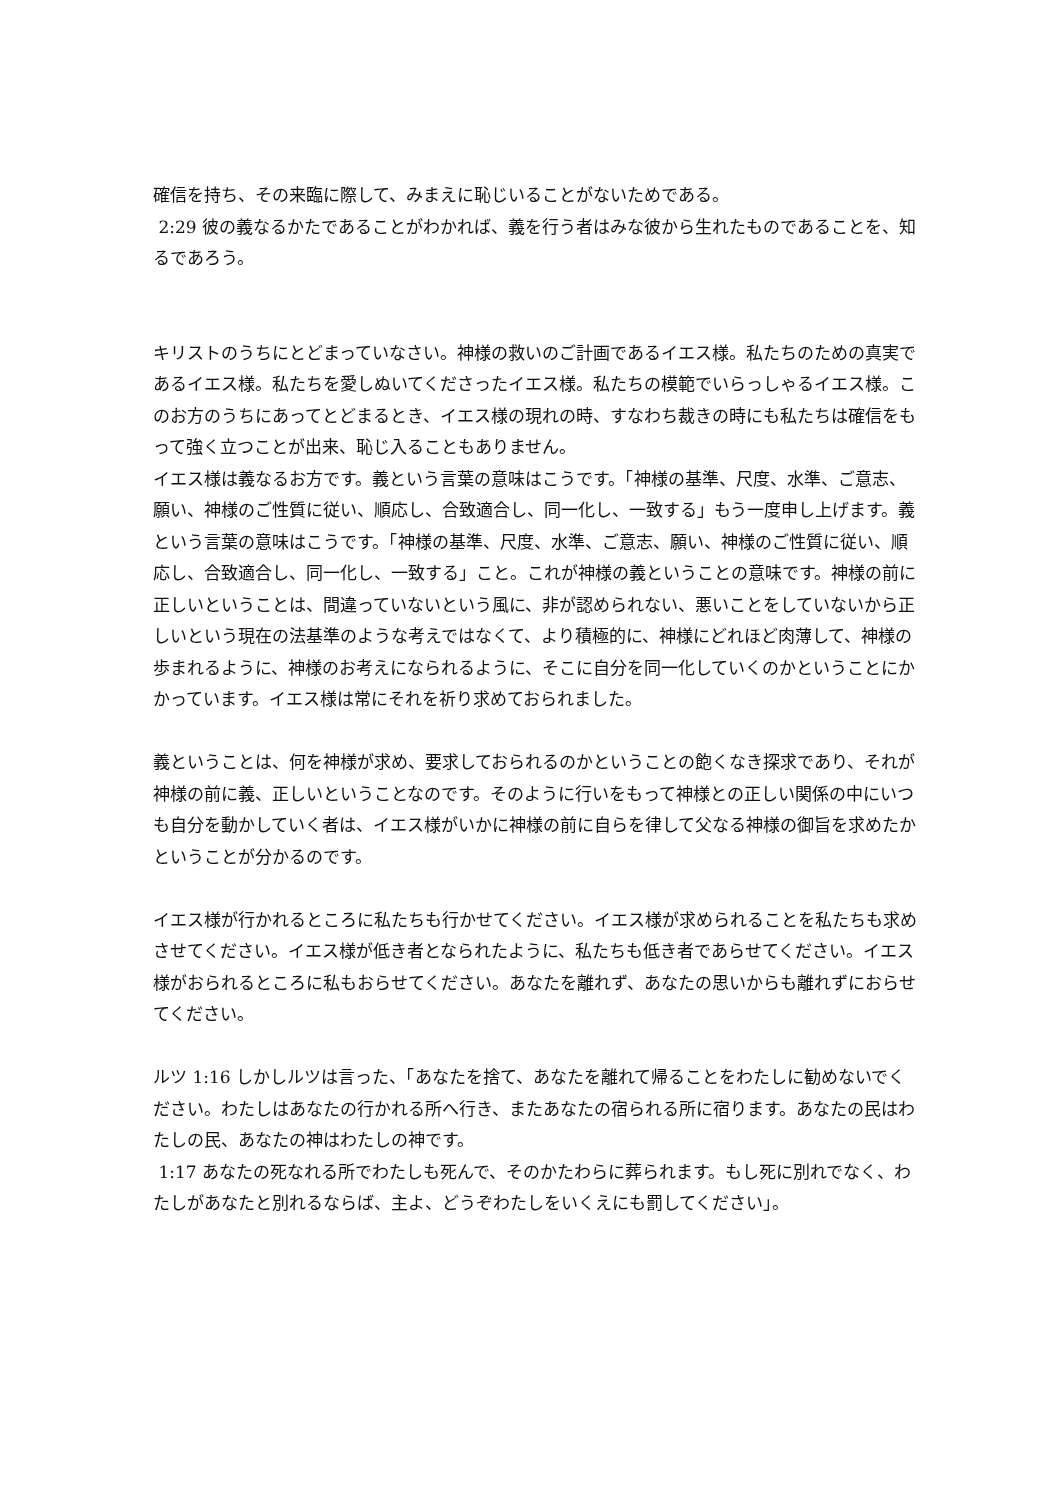確信を持ち、その来臨に際して、みまえに恥じいることがないためである。
2:29 彼の義なるかたであることがわかれば、義を行う者はみな彼から生れたものであることを、知るであろう。
キリストのうちにとどまっていなさい。神様の救いのご計画であるイエス様。私たちのための真実であるイエス様。私たちを愛しぬいてくださったイエス様。私たちの模範でいらっしゃるイエス様。このお方のうちにあってとどまるとき、イエス様の現れの時、すなわち裁きの時にも私たちは確信をもって強く立つことが出来、恥じ入ることもありません。
イエス様は義なるお方です。義という言葉の意味はこうです。「神様の基準、尺度、水準、ご意志、願い、神様のご性質に従い、順応し、合致適合し、同一化し、一致する」もう一度申し上げます。義という言葉の意味はこうです。「神様の基準、尺度、水準、ご意志、願い、神様のご性質に従い、順応し、合致適合し、同一化し、一致する」こと。これが神様の義ということの意味です。神様の前に正しいということは、間違っていないという風に、非が認められない、悪いことをしていないから正しいという現在の法基準のような考えではなくて、より積極的に、神様にどれほど肉薄して、神様の歩まれるように、神様のお考えになられるように、そこに自分を同一化していくのかということにかかっています。イエス様は常にそれを祈り求めておられました。
義ということは、何を神様が求め、要求しておられるのかということの飽くなき探求であり、それが神様の前に義、正しいということなのです。そのように行いをもって神様との正しい関係の中にいつも自分を動かしていく者は、イエス様がいかに神様の前に自らを律して父なる神様の御旨を求めたかということが分かるのです。
イエス様が行かれるところに私たちも行かせてください。イエス様が求められることを私たちも求めさせてください。イエス様が低き者となられたように、私たちも低き者であらせてください。イエス様がおられるところに私もおらせてください。あなたを離れず、あなたの思いからも離れずにおらせてください。
ルツ 1:16 しかしルツは言った、「あなたを捨て、あなたを離れて帰ることをわたしに勧めないでください。わたしはあなたの行かれる所へ行き、またあなたの宿られる所に宿ります。あなたの民はわたしの民、あなたの神はわたしの神です。
1:17 あなたの死なれる所でわたしも死んで、そのかたわらに葬られます。もし死に別れでなく、わたしがあなたと別れるならば、主よ、どうぞわたしをいくえにも罰してください」。